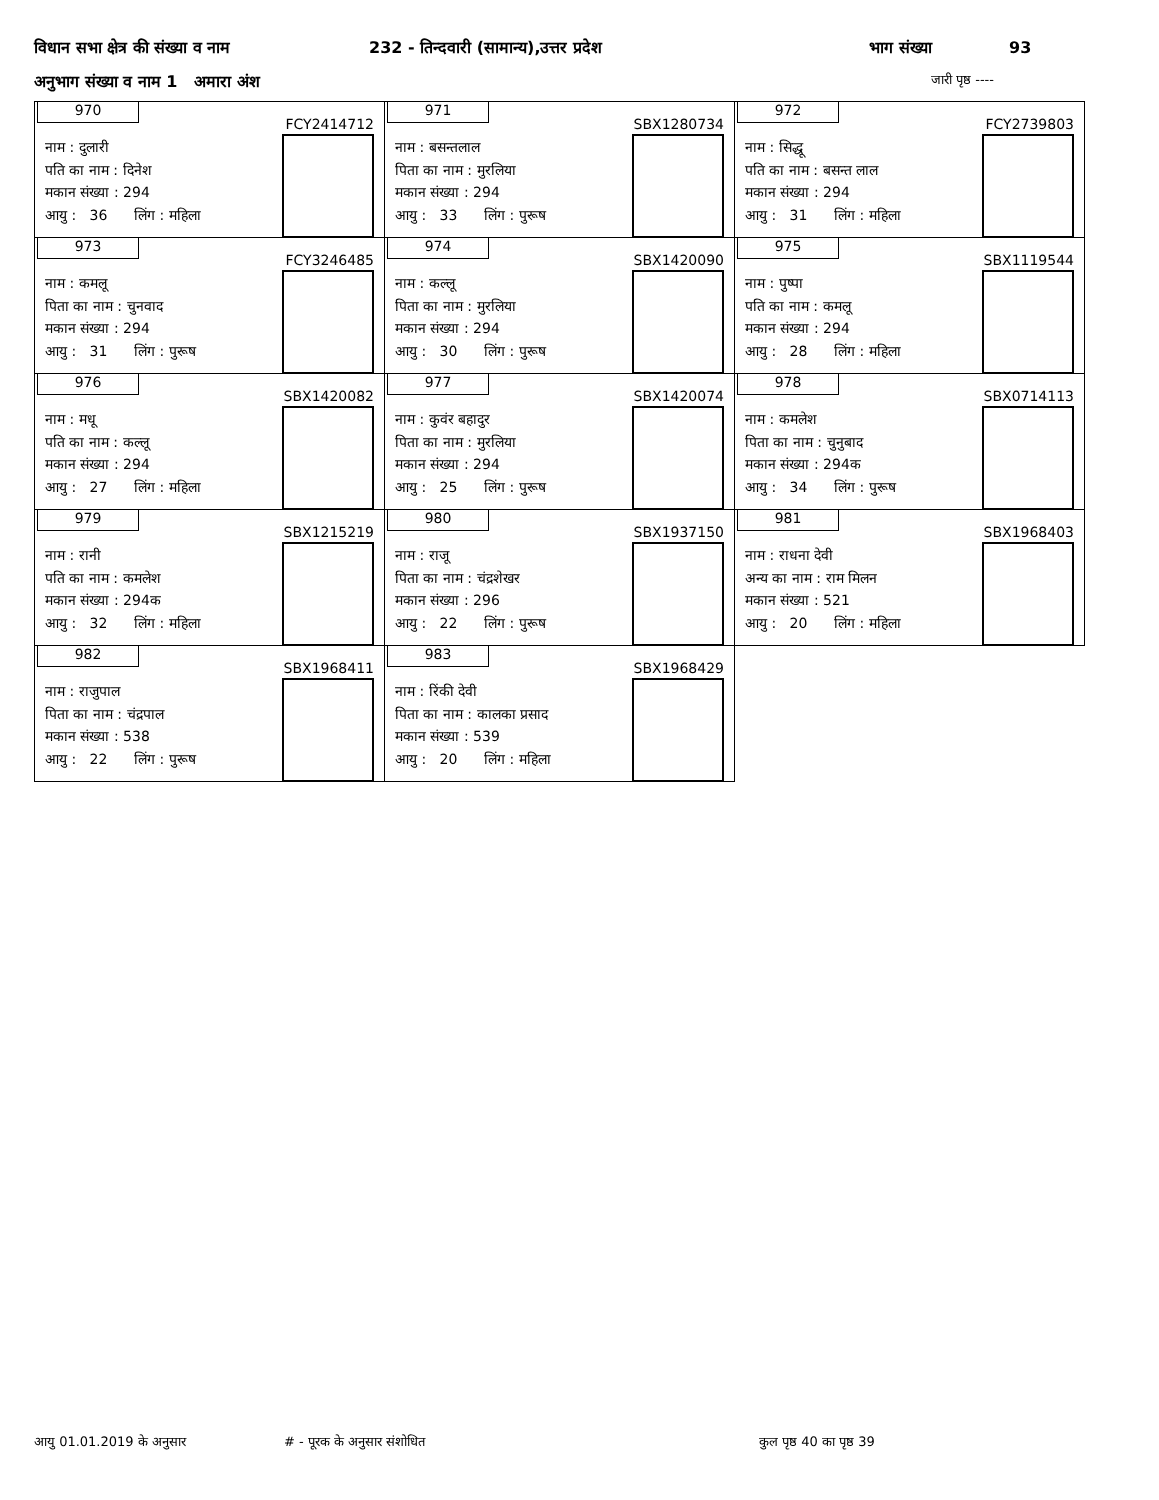विधान सभा क्षेत्र की संख्या व नाम 232 - तिन्दवारी (सामान्य),उत्तर प्रदेश भाग संख्या 93
अनुभाग संख्या व नाम 1 अमारा अंश जारी पृष्ठ ----
| 970 FCY2414712 नाम : दुलारी पति का नाम : दिनेश मकान संख्या : 294 आयु : 36 लिंग : महिला | 971 SBX1280734 नाम : बसन्तलाल पिता का नाम : मुरलिया मकान संख्या : 294 आयु : 33 लिंग : पुरूष | 972 FCY2739803 नाम : सिद्धू पति का नाम : बसन्त लाल मकान संख्या : 294 आयु : 31 लिंग : महिला |
| 973 FCY3246485 नाम : कमलू पिता का नाम : चुनवाद मकान संख्या : 294 आयु : 31 लिंग : पुरूष | 974 SBX1420090 नाम : कल्लू पिता का नाम : मुरलिया मकान संख्या : 294 आयु : 30 लिंग : पुरूष | 975 SBX1119544 नाम : पुष्पा पति का नाम : कमलू मकान संख्या : 294 आयु : 28 लिंग : महिला |
| 976 SBX1420082 नाम : मधू पति का नाम : कल्लू मकान संख्या : 294 आयु : 27 लिंग : महिला | 977 SBX1420074 नाम : कुवंर बहादुर पिता का नाम : मुरलिया मकान संख्या : 294 आयु : 25 लिंग : पुरूष | 978 SBX0714113 नाम : कमलेश पिता का नाम : चुनुबाद मकान संख्या : 294क आयु : 34 लिंग : पुरूष |
| 979 SBX1215219 नाम : रानी पति का नाम : कमलेश मकान संख्या : 294क आयु : 32 लिंग : महिला | 980 SBX1937150 नाम : राजू पिता का नाम : चंद्रशेखर मकान संख्या : 296 आयु : 22 लिंग : पुरूष | 981 SBX1968403 नाम : राधना देवी अन्य का नाम : राम मिलन मकान संख्या : 521 आयु : 20 लिंग : महिला |
| 982 SBX1968411 नाम : राजुपाल पिता का नाम : चंद्रपाल मकान संख्या : 538 आयु : 22 लिंग : पुरूष | 983 SBX1968429 नाम : रिंकी देवी पिता का नाम : कालका प्रसाद मकान संख्या : 539 आयु : 20 लिंग : महिला | |
आयु 01.01.2019 के अनुसार # - पूरक के अनुसार संशोधित कुल पृष्ठ 40 का पृष्ठ 39